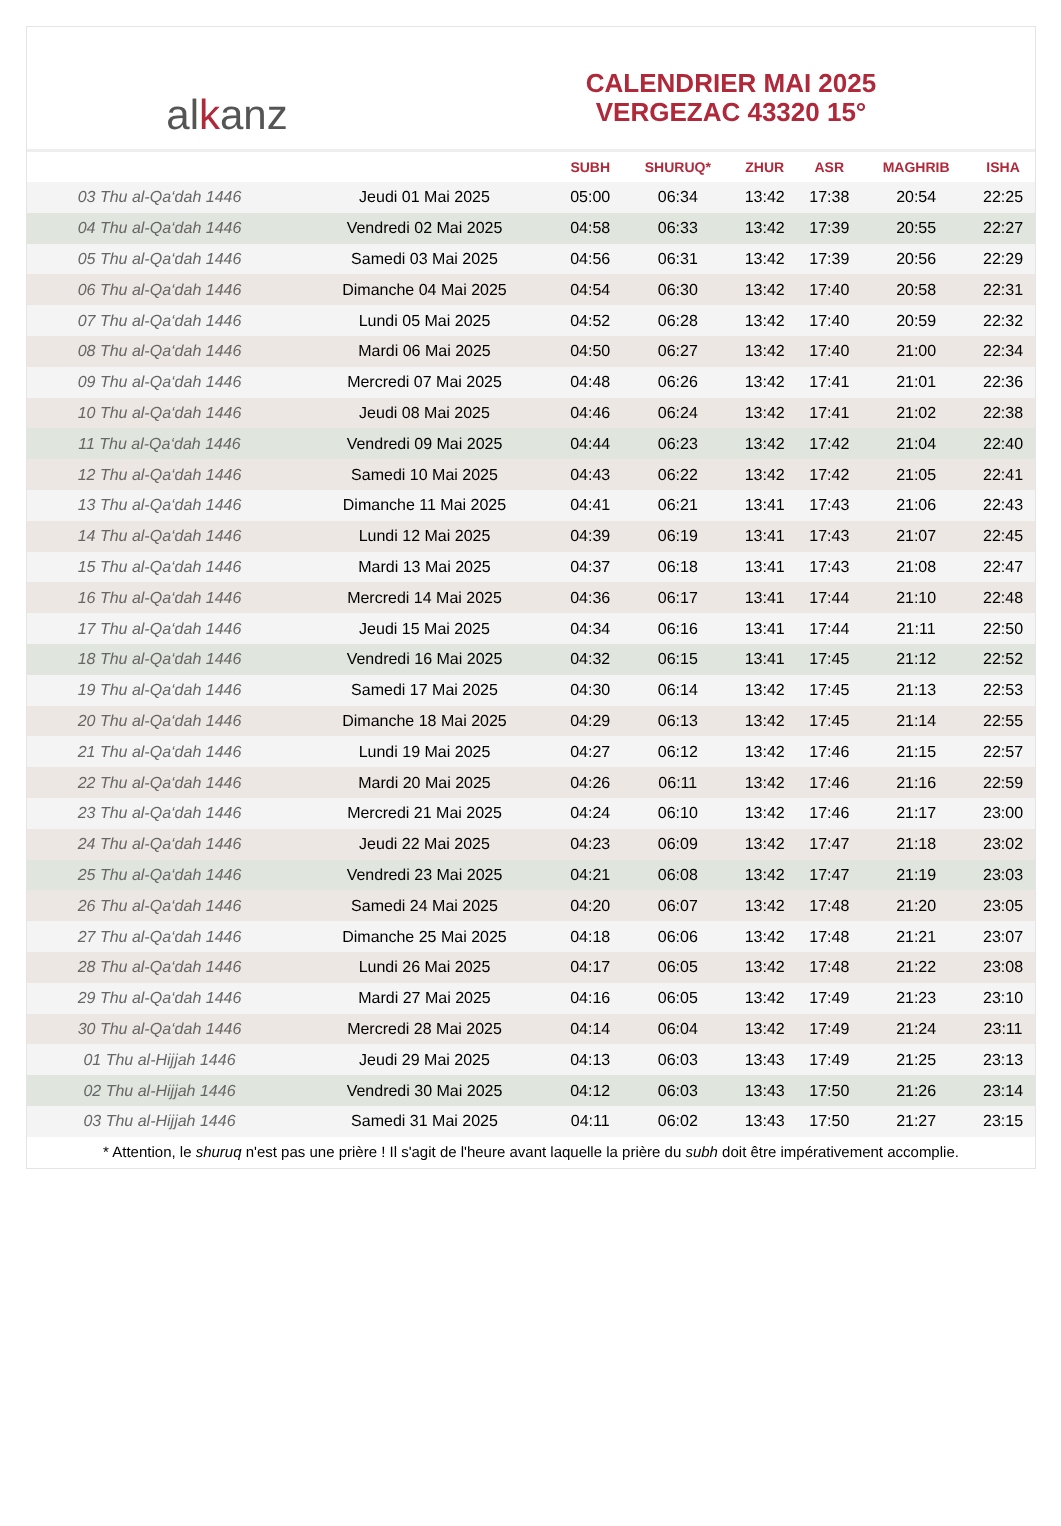al k anz
CALENDRIER MAI 2025
VERGEZAC 43320 15°
| | | SUBH | SHURUQ* | ZHUR | ASR | MAGHRIB | ISHA |
| --- | --- | --- | --- | --- | --- | --- | --- |
| 03 Thu al-Qa‘dah 1446 | Jeudi 01 Mai 2025 | 05:00 | 06:34 | 13:42 | 17:38 | 20:54 | 22:25 |
| 04 Thu al-Qa‘dah 1446 | Vendredi 02 Mai 2025 | 04:58 | 06:33 | 13:42 | 17:39 | 20:55 | 22:27 |
| 05 Thu al-Qa‘dah 1446 | Samedi 03 Mai 2025 | 04:56 | 06:31 | 13:42 | 17:39 | 20:56 | 22:29 |
| 06 Thu al-Qa‘dah 1446 | Dimanche 04 Mai 2025 | 04:54 | 06:30 | 13:42 | 17:40 | 20:58 | 22:31 |
| 07 Thu al-Qa‘dah 1446 | Lundi 05 Mai 2025 | 04:52 | 06:28 | 13:42 | 17:40 | 20:59 | 22:32 |
| 08 Thu al-Qa‘dah 1446 | Mardi 06 Mai 2025 | 04:50 | 06:27 | 13:42 | 17:40 | 21:00 | 22:34 |
| 09 Thu al-Qa‘dah 1446 | Mercredi 07 Mai 2025 | 04:48 | 06:26 | 13:42 | 17:41 | 21:01 | 22:36 |
| 10 Thu al-Qa‘dah 1446 | Jeudi 08 Mai 2025 | 04:46 | 06:24 | 13:42 | 17:41 | 21:02 | 22:38 |
| 11 Thu al-Qa‘dah 1446 | Vendredi 09 Mai 2025 | 04:44 | 06:23 | 13:42 | 17:42 | 21:04 | 22:40 |
| 12 Thu al-Qa‘dah 1446 | Samedi 10 Mai 2025 | 04:43 | 06:22 | 13:42 | 17:42 | 21:05 | 22:41 |
| 13 Thu al-Qa‘dah 1446 | Dimanche 11 Mai 2025 | 04:41 | 06:21 | 13:41 | 17:43 | 21:06 | 22:43 |
| 14 Thu al-Qa‘dah 1446 | Lundi 12 Mai 2025 | 04:39 | 06:19 | 13:41 | 17:43 | 21:07 | 22:45 |
| 15 Thu al-Qa‘dah 1446 | Mardi 13 Mai 2025 | 04:37 | 06:18 | 13:41 | 17:43 | 21:08 | 22:47 |
| 16 Thu al-Qa‘dah 1446 | Mercredi 14 Mai 2025 | 04:36 | 06:17 | 13:41 | 17:44 | 21:10 | 22:48 |
| 17 Thu al-Qa‘dah 1446 | Jeudi 15 Mai 2025 | 04:34 | 06:16 | 13:41 | 17:44 | 21:11 | 22:50 |
| 18 Thu al-Qa‘dah 1446 | Vendredi 16 Mai 2025 | 04:32 | 06:15 | 13:41 | 17:45 | 21:12 | 22:52 |
| 19 Thu al-Qa‘dah 1446 | Samedi 17 Mai 2025 | 04:30 | 06:14 | 13:42 | 17:45 | 21:13 | 22:53 |
| 20 Thu al-Qa‘dah 1446 | Dimanche 18 Mai 2025 | 04:29 | 06:13 | 13:42 | 17:45 | 21:14 | 22:55 |
| 21 Thu al-Qa‘dah 1446 | Lundi 19 Mai 2025 | 04:27 | 06:12 | 13:42 | 17:46 | 21:15 | 22:57 |
| 22 Thu al-Qa‘dah 1446 | Mardi 20 Mai 2025 | 04:26 | 06:11 | 13:42 | 17:46 | 21:16 | 22:59 |
| 23 Thu al-Qa‘dah 1446 | Mercredi 21 Mai 2025 | 04:24 | 06:10 | 13:42 | 17:46 | 21:17 | 23:00 |
| 24 Thu al-Qa‘dah 1446 | Jeudi 22 Mai 2025 | 04:23 | 06:09 | 13:42 | 17:47 | 21:18 | 23:02 |
| 25 Thu al-Qa‘dah 1446 | Vendredi 23 Mai 2025 | 04:21 | 06:08 | 13:42 | 17:47 | 21:19 | 23:03 |
| 26 Thu al-Qa‘dah 1446 | Samedi 24 Mai 2025 | 04:20 | 06:07 | 13:42 | 17:48 | 21:20 | 23:05 |
| 27 Thu al-Qa‘dah 1446 | Dimanche 25 Mai 2025 | 04:18 | 06:06 | 13:42 | 17:48 | 21:21 | 23:07 |
| 28 Thu al-Qa‘dah 1446 | Lundi 26 Mai 2025 | 04:17 | 06:05 | 13:42 | 17:48 | 21:22 | 23:08 |
| 29 Thu al-Qa‘dah 1446 | Mardi 27 Mai 2025 | 04:16 | 06:05 | 13:42 | 17:49 | 21:23 | 23:10 |
| 30 Thu al-Qa‘dah 1446 | Mercredi 28 Mai 2025 | 04:14 | 06:04 | 13:42 | 17:49 | 21:24 | 23:11 |
| 01 Thu al-Hijjah 1446 | Jeudi 29 Mai 2025 | 04:13 | 06:03 | 13:43 | 17:49 | 21:25 | 23:13 |
| 02 Thu al-Hijjah 1446 | Vendredi 30 Mai 2025 | 04:12 | 06:03 | 13:43 | 17:50 | 21:26 | 23:14 |
| 03 Thu al-Hijjah 1446 | Samedi 31 Mai 2025 | 04:11 | 06:02 | 13:43 | 17:50 | 21:27 | 23:15 |
* Attention, le shuruq n'est pas une prière ! Il s'agit de l'heure avant laquelle la prière du subh doit être impérativement accomplie.